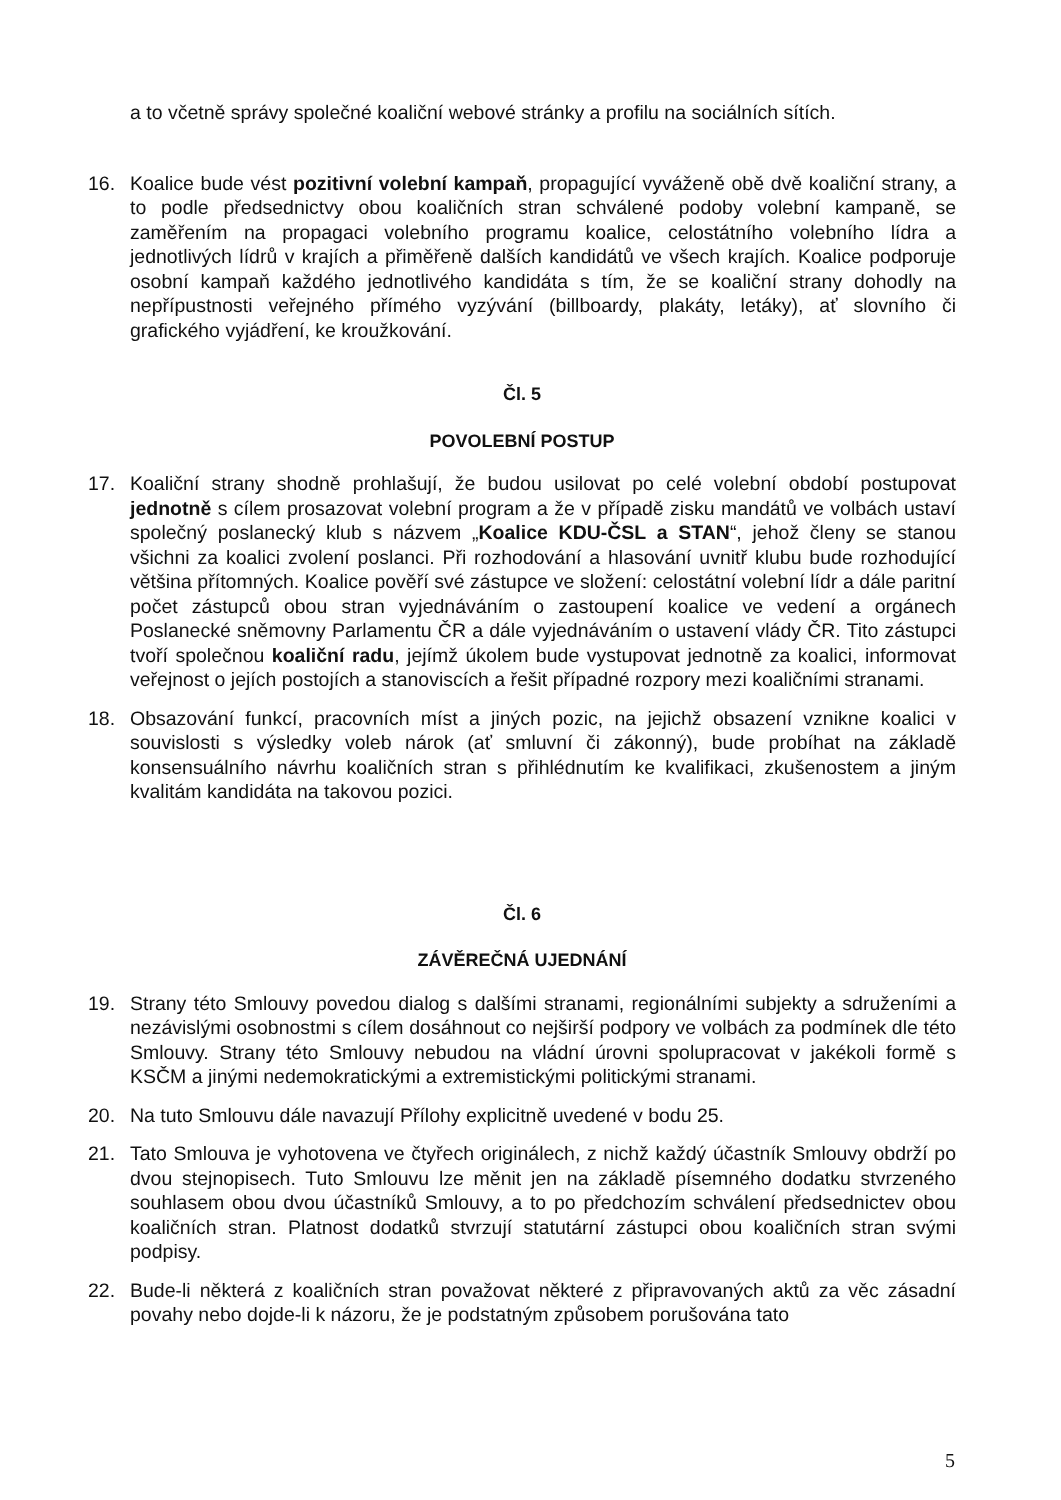a to včetně správy společné koaliční webové stránky a profilu na sociálních sítích.
16. Koalice bude vést pozitivní volební kampaň, propagující vyváženě obě dvě koaliční strany, a to podle předsednictvy obou koaličních stran schválené podoby volební kampaně, se zaměřením na propagaci volebního programu koalice, celostátního volebního lídra a jednotlivých lídrů v krajích a přiměřeně dalších kandidátů ve všech krajích. Koalice podporuje osobní kampaň každého jednotlivého kandidáta s tím, že se koaliční strany dohodly na nepřípustnosti veřejného přímého vyzývání (billboardy, plakáty, letáky), ať slovního či grafického vyjádření, ke kroužkování.
Čl. 5
POVOLEBNÍ POSTUP
17. Koaliční strany shodně prohlašují, že budou usilovat po celé volební období postupovat jednotně s cílem prosazovat volební program a že v případě zisku mandátů ve volbách ustaví společný poslanecký klub s názvem „Koalice KDU-ČSL a STAN“, jehož členy se stanou všichni za koalici zvolení poslanci. Při rozhodování a hlasování uvnitř klubu bude rozhodující většina přítomných. Koalice pověří své zástupce ve složení: celostátní volební lídr a dále paritní počet zástupců obou stran vyjednáváním o zastoupení koalice ve vedení a orgánech Poslanecké sněmovny Parlamentu ČR a dále vyjednáváním o ustavení vlády ČR. Tito zástupci tvoří společnou koaliční radu, jejímž úkolem bude vystupovat jednotně za koalici, informovat veřejnost o jejích postojích a stanoviscích a řešit případné rozpory mezi koaličními stranami.
18. Obsazování funkcí, pracovních míst a jiných pozic, na jejichž obsazení vznikne koalici v souvislosti s výsledky voleb nárok (ať smluvní či zákonný), bude probíhat na základě konsensuálního návrhu koaličních stran s přihlédnutím ke kvalifikaci, zkušenostem a jiným kvalitám kandidáta na takovou pozici.
Čl. 6
ZÁVĚREČNÁ UJEDNÁNÍ
19. Strany této Smlouvy povedou dialog s dalšími stranami, regionálními subjekty a sdruženími a nezávislými osobnostmi s cílem dosáhnout co nejširší podpory ve volbách za podmínek dle této Smlouvy. Strany této Smlouvy nebudou na vládní úrovni spolupracovat v jakékoli formě s KSČM a jinými nedemokratickými a extremistickými politickými stranami.
20. Na tuto Smlouvu dále navazují Přílohy explicitně uvedené v bodu 25.
21. Tato Smlouva je vyhotovena ve čtyřech originálech, z nichž každý účastník Smlouvy obdrží po dvou stejnopisech. Tuto Smlouvu lze měnit jen na základě písemného dodatku stvrzeného souhlasem obou dvou účastníků Smlouvy, a to po předchozím schválení předsednictev obou koaličních stran. Platnost dodatků stvrzují statutární zástupci obou koaličních stran svými podpisy.
22. Bude-li některá z koaličních stran považovat některé z připravovaných aktů za věc zásadní povahy nebo dojde-li k názoru, že je podstatným způsobem porušována tato
5